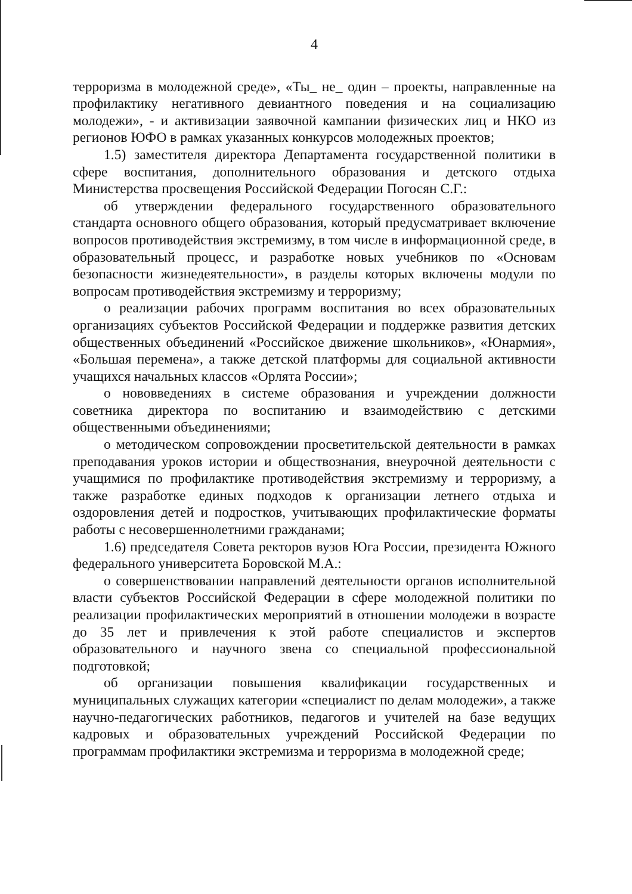4
терроризма в молодежной среде», «Ты_ не_ один – проекты, направленные на профилактику негативного девиантного поведения и на социализацию молодежи», - и активизации заявочной кампании физических лиц и НКО из регионов ЮФО в рамках указанных конкурсов молодежных проектов;
1.5) заместителя директора Департамента государственной политики в сфере воспитания, дополнительного образования и детского отдыха Министерства просвещения Российской Федерации Погосян С.Г.:
об утверждении федерального государственного образовательного стандарта основного общего образования, который предусматривает включение вопросов противодействия экстремизму, в том числе в информационной среде, в образовательный процесс, и разработке новых учебников по «Основам безопасности жизнедеятельности», в разделы которых включены модули по вопросам противодействия экстремизму и терроризму;
о реализации рабочих программ воспитания во всех образовательных организациях субъектов Российской Федерации и поддержке развития детских общественных объединений «Российское движение школьников», «Юнармия», «Большая перемена», а также детской платформы для социальной активности учащихся начальных классов «Орлята России»;
о нововведениях в системе образования и учреждении должности советника директора по воспитанию и взаимодействию с детскими общественными объединениями;
о методическом сопровождении просветительской деятельности в рамках преподавания уроков истории и обществознания, внеурочной деятельности с учащимися по профилактике противодействия экстремизму и терроризму, а также разработке единых подходов к организации летнего отдыха и оздоровления детей и подростков, учитывающих профилактические форматы работы с несовершеннолетними гражданами;
1.6) председателя Совета ректоров вузов Юга России, президента Южного федерального университета Боровской М.А.:
о совершенствовании направлений деятельности органов исполнительной власти субъектов Российской Федерации в сфере молодежной политики по реализации профилактических мероприятий в отношении молодежи в возрасте до 35 лет и привлечения к этой работе специалистов и экспертов образовательного и научного звена со специальной профессиональной подготовкой;
об организации повышения квалификации государственных и муниципальных служащих категории «специалист по делам молодежи», а также научно-педагогических работников, педагогов и учителей на базе ведущих кадровых и образовательных учреждений Российской Федерации по программам профилактики экстремизма и терроризма в молодежной среде;